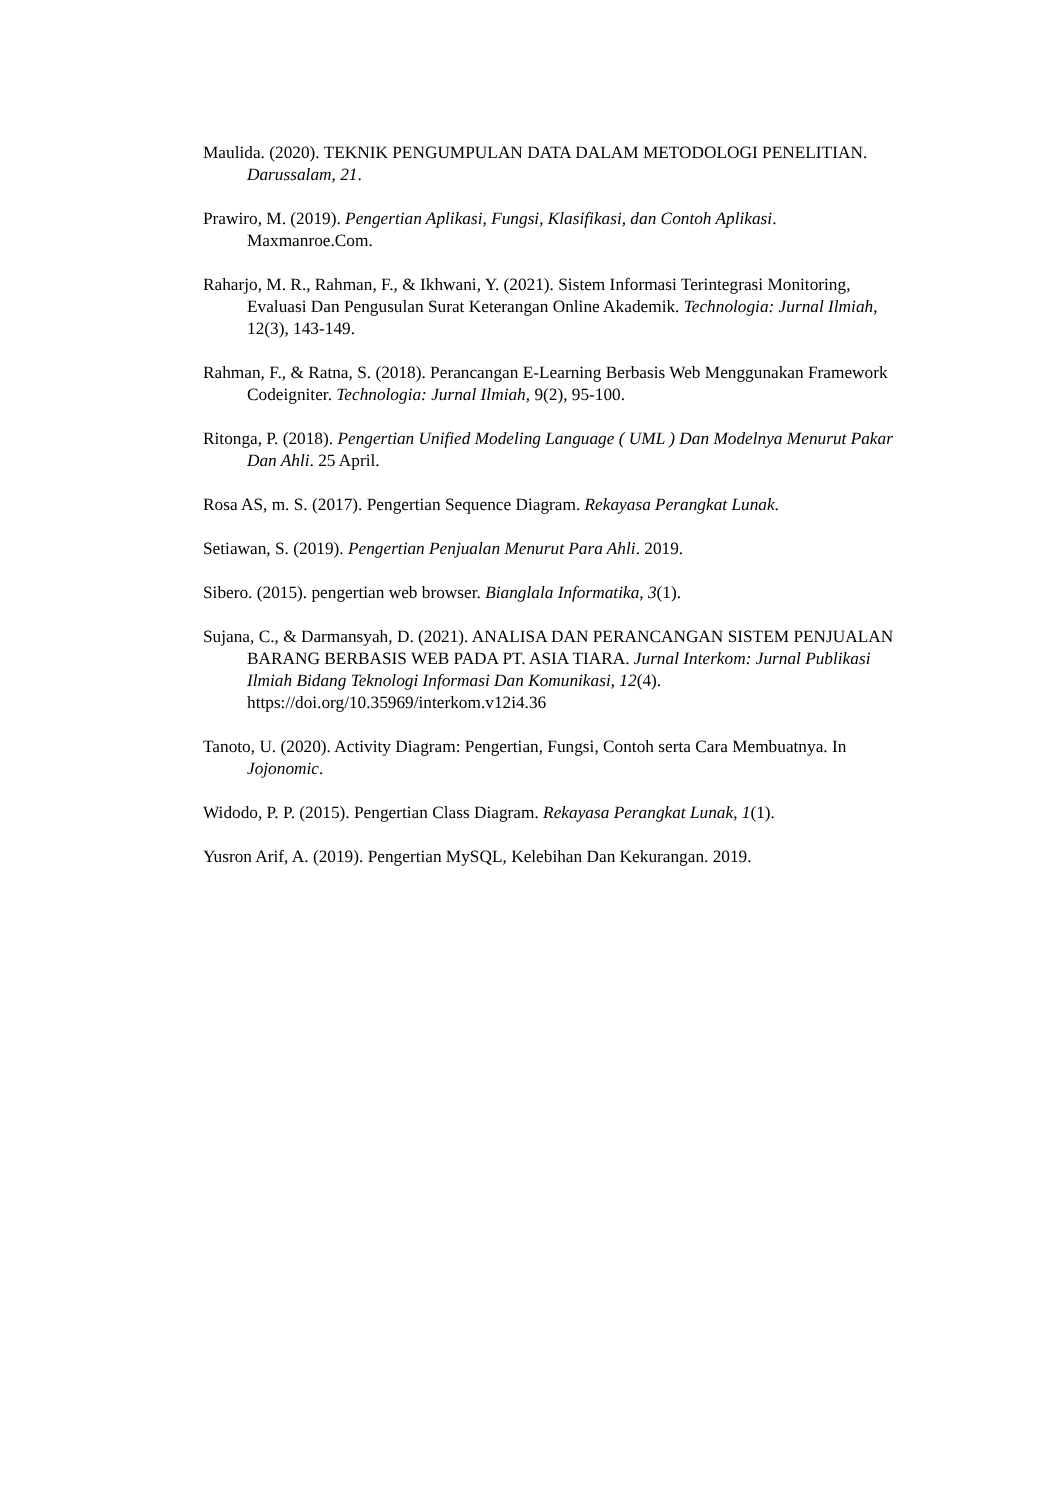Maulida. (2020). TEKNIK PENGUMPULAN DATA DALAM METODOLOGI PENELITIAN. Darussalam, 21.
Prawiro, M. (2019). Pengertian Aplikasi, Fungsi, Klasifikasi, dan Contoh Aplikasi. Maxmanroe.Com.
Raharjo, M. R., Rahman, F., & Ikhwani, Y. (2021). Sistem Informasi Terintegrasi Monitoring, Evaluasi Dan Pengusulan Surat Keterangan Online Akademik. Technologia: Jurnal Ilmiah, 12(3), 143-149.
Rahman, F., & Ratna, S. (2018). Perancangan E-Learning Berbasis Web Menggunakan Framework Codeigniter. Technologia: Jurnal Ilmiah, 9(2), 95-100.
Ritonga, P. (2018). Pengertian Unified Modeling Language ( UML ) Dan Modelnya Menurut Pakar Dan Ahli. 25 April.
Rosa AS, m. S. (2017). Pengertian Sequence Diagram. Rekayasa Perangkat Lunak.
Setiawan, S. (2019). Pengertian Penjualan Menurut Para Ahli. 2019.
Sibero. (2015). pengertian web browser. Bianglala Informatika, 3(1).
Sujana, C., & Darmansyah, D. (2021). ANALISA DAN PERANCANGAN SISTEM PENJUALAN BARANG BERBASIS WEB PADA PT. ASIA TIARA. Jurnal Interkom: Jurnal Publikasi Ilmiah Bidang Teknologi Informasi Dan Komunikasi, 12(4). https://doi.org/10.35969/interkom.v12i4.36
Tanoto, U. (2020). Activity Diagram: Pengertian, Fungsi, Contoh serta Cara Membuatnya. In Jojonomic.
Widodo, P. P. (2015). Pengertian Class Diagram. Rekayasa Perangkat Lunak, 1(1).
Yusron Arif, A. (2019). Pengertian MySQL, Kelebihan Dan Kekurangan. 2019.